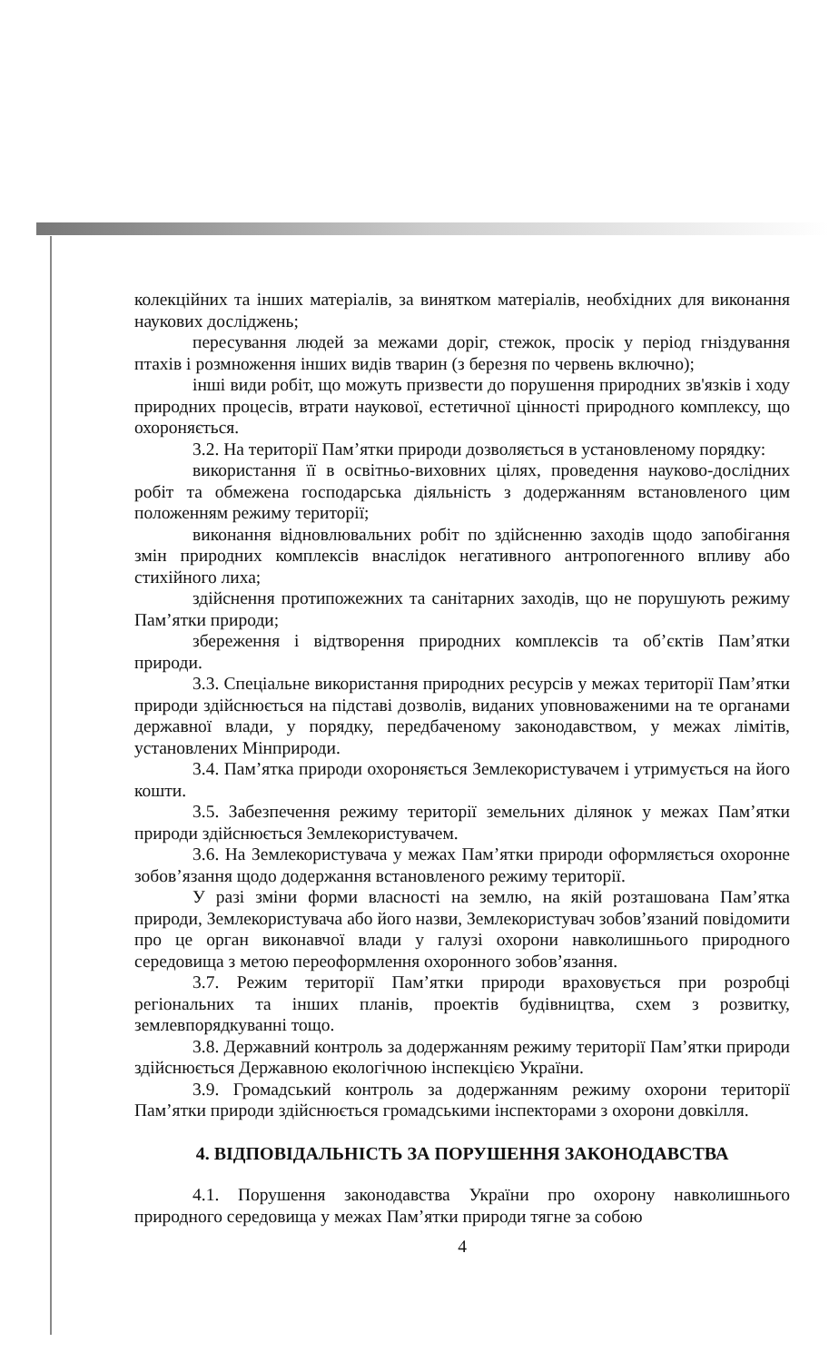колекційних та інших матеріалів, за винятком матеріалів, необхідних для виконання наукових досліджень;
пересування людей за межами доріг, стежок, просік у період гніздування птахів і розмноження інших видів тварин (з березня по червень включно);
інші види робіт, що можуть призвести до порушення природних зв'язків і ходу природних процесів, втрати наукової, естетичної цінності природного комплексу, що охороняється.
3.2. На території Пам’ятки природи дозволяється в установленому порядку:
використання її в освітньо-виховних цілях, проведення науково-дослідних робіт та обмежена господарська діяльність з додержанням встановленого цим положенням режиму території;
виконання відновлювальних робіт по здійсненню заходів щодо запобігання змін природних комплексів внаслідок негативного антропогенного впливу або стихійного лиха;
здійснення протипожежних та санітарних заходів, що не порушують режиму Пам’ятки природи;
збереження і відтворення природних комплексів та об’єктів Пам’ятки природи.
3.3. Спеціальне використання природних ресурсів у межах території Пам’ятки природи здійснюється на підставі дозволів, виданих уповноваженими на те органами державної влади, у порядку, передбаченому законодавством, у межах лімітів, установлених Мінприроди.
3.4. Пам’ятка природи охороняється Землекористувачем і утримується на його кошти.
3.5. Забезпечення режиму території земельних ділянок у межах Пам’ятки природи здійснюється Землекористувачем.
3.6. На Землекористувача у межах Пам’ятки природи оформляється охоронне зобов’язання щодо додержання встановленого режиму території.
У разі зміни форми власності на землю, на якій розташована Пам’ятка природи, Землекористувача або його назви, Землекористувач зобов’язаний повідомити про це орган виконавчої влади у галузі охорони навколишнього природного середовища з метою переоформлення охоронного зобов’язання.
3.7. Режим території Пам’ятки природи враховується при розробці регіональних та інших планів, проектів будівництва, схем з розвитку, землевпорядкуванні тощо.
3.8. Державний контроль за додержанням режиму території Пам’ятки природи здійснюється Державною екологічною інспекцією України.
3.9. Громадський контроль за додержанням режиму охорони території Пам’ятки природи здійснюється громадськими інспекторами з охорони довкілля.
4. ВІДПОВІДАЛЬНІСТЬ ЗА ПОРУШЕННЯ ЗАКОНОДАВСТВА
4.1. Порушення законодавства України про охорону навколишнього природного середовища у межах Пам’ятки природи тягне за собою
4